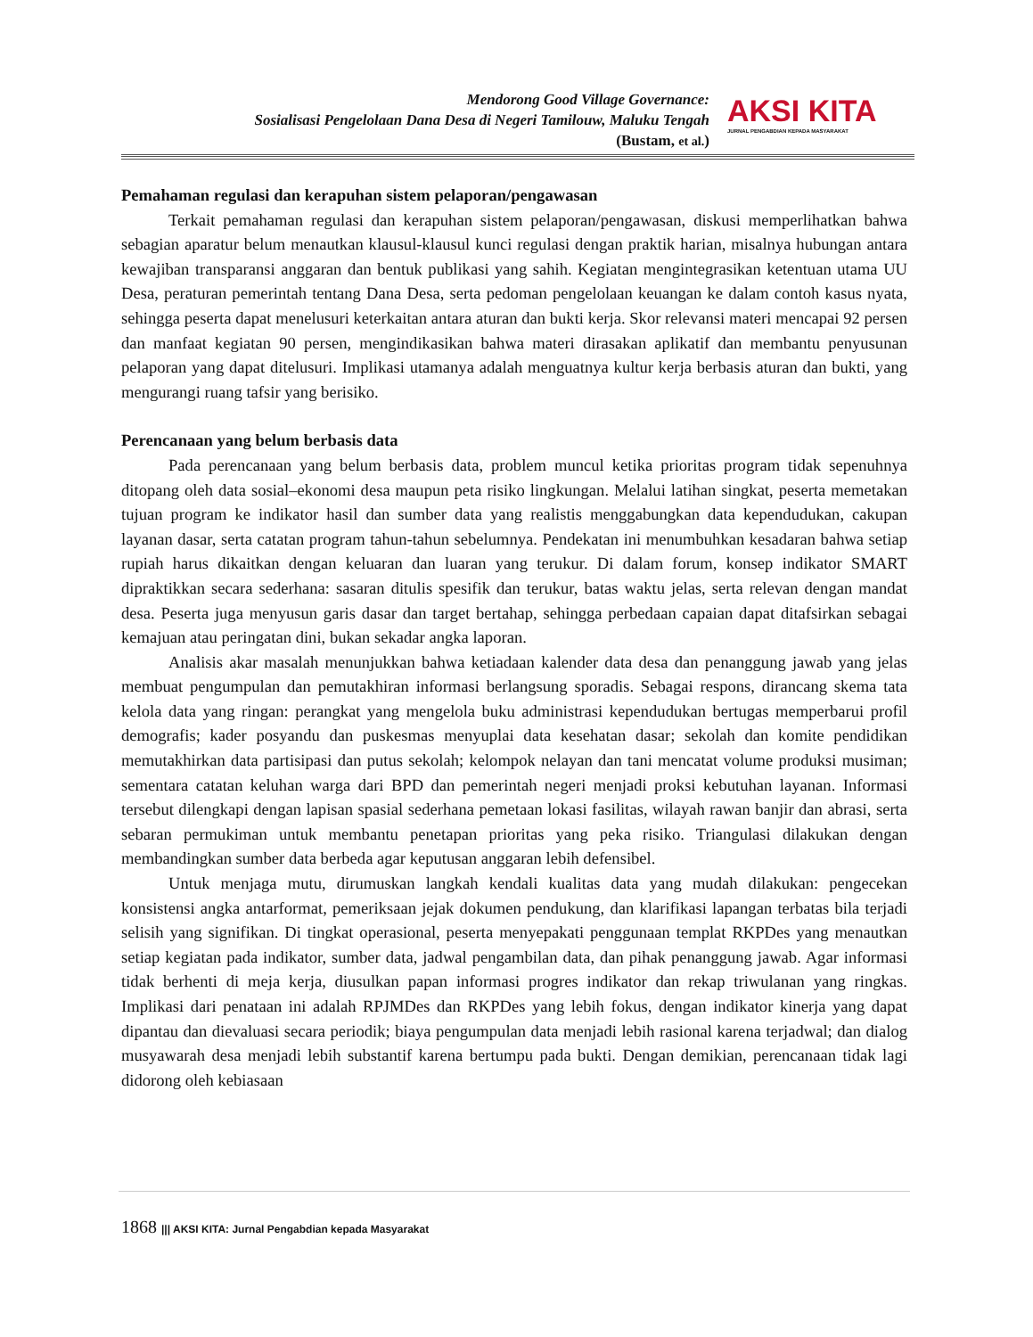Mendorong Good Village Governance:
Sosialisasi Pengelolaan Dana Desa di Negeri Tamilouw, Maluku Tengah
(Bustam, et al.)
AKSI KITA
JURNAL PENGABDIAN KEPADA MASYARAKAT
Pemahaman regulasi dan kerapuhan sistem pelaporan/pengawasan
Terkait pemahaman regulasi dan kerapuhan sistem pelaporan/pengawasan, diskusi memperlihatkan bahwa sebagian aparatur belum menautkan klausul-klausul kunci regulasi dengan praktik harian, misalnya hubungan antara kewajiban transparansi anggaran dan bentuk publikasi yang sahih. Kegiatan mengintegrasikan ketentuan utama UU Desa, peraturan pemerintah tentang Dana Desa, serta pedoman pengelolaan keuangan ke dalam contoh kasus nyata, sehingga peserta dapat menelusuri keterkaitan antara aturan dan bukti kerja. Skor relevansi materi mencapai 92 persen dan manfaat kegiatan 90 persen, mengindikasikan bahwa materi dirasakan aplikatif dan membantu penyusunan pelaporan yang dapat ditelusuri. Implikasi utamanya adalah menguatnya kultur kerja berbasis aturan dan bukti, yang mengurangi ruang tafsir yang berisiko.
Perencanaan yang belum berbasis data
Pada perencanaan yang belum berbasis data, problem muncul ketika prioritas program tidak sepenuhnya ditopang oleh data sosial–ekonomi desa maupun peta risiko lingkungan. Melalui latihan singkat, peserta memetakan tujuan program ke indikator hasil dan sumber data yang realistis menggabungkan data kependudukan, cakupan layanan dasar, serta catatan program tahun-tahun sebelumnya. Pendekatan ini menumbuhkan kesadaran bahwa setiap rupiah harus dikaitkan dengan keluaran dan luaran yang terukur. Di dalam forum, konsep indikator SMART dipraktikkan secara sederhana: sasaran ditulis spesifik dan terukur, batas waktu jelas, serta relevan dengan mandat desa. Peserta juga menyusun garis dasar dan target bertahap, sehingga perbedaan capaian dapat ditafsirkan sebagai kemajuan atau peringatan dini, bukan sekadar angka laporan.
Analisis akar masalah menunjukkan bahwa ketiadaan kalender data desa dan penanggung jawab yang jelas membuat pengumpulan dan pemutakhiran informasi berlangsung sporadis. Sebagai respons, dirancang skema tata kelola data yang ringan: perangkat yang mengelola buku administrasi kependudukan bertugas memperbarui profil demografis; kader posyandu dan puskesmas menyuplai data kesehatan dasar; sekolah dan komite pendidikan memutakhirkan data partisipasi dan putus sekolah; kelompok nelayan dan tani mencatat volume produksi musiman; sementara catatan keluhan warga dari BPD dan pemerintah negeri menjadi proksi kebutuhan layanan. Informasi tersebut dilengkapi dengan lapisan spasial sederhana pemetaan lokasi fasilitas, wilayah rawan banjir dan abrasi, serta sebaran permukiman untuk membantu penetapan prioritas yang peka risiko. Triangulasi dilakukan dengan membandingkan sumber data berbeda agar keputusan anggaran lebih defensibel.
Untuk menjaga mutu, dirumuskan langkah kendali kualitas data yang mudah dilakukan: pengecekan konsistensi angka antarformat, pemeriksaan jejak dokumen pendukung, dan klarifikasi lapangan terbatas bila terjadi selisih yang signifikan. Di tingkat operasional, peserta menyepakati penggunaan templat RKPDes yang menautkan setiap kegiatan pada indikator, sumber data, jadwal pengambilan data, dan pihak penanggung jawab. Agar informasi tidak berhenti di meja kerja, diusulkan papan informasi progres indikator dan rekap triwulanan yang ringkas. Implikasi dari penataan ini adalah RPJMDes dan RKPDes yang lebih fokus, dengan indikator kinerja yang dapat dipantau dan dievaluasi secara periodik; biaya pengumpulan data menjadi lebih rasional karena terjadwal; dan dialog musyawarah desa menjadi lebih substantif karena bertumpu pada bukti. Dengan demikian, perencanaan tidak lagi didorong oleh kebiasaan
1868 ||| AKSI KITA: Jurnal Pengabdian kepada Masyarakat